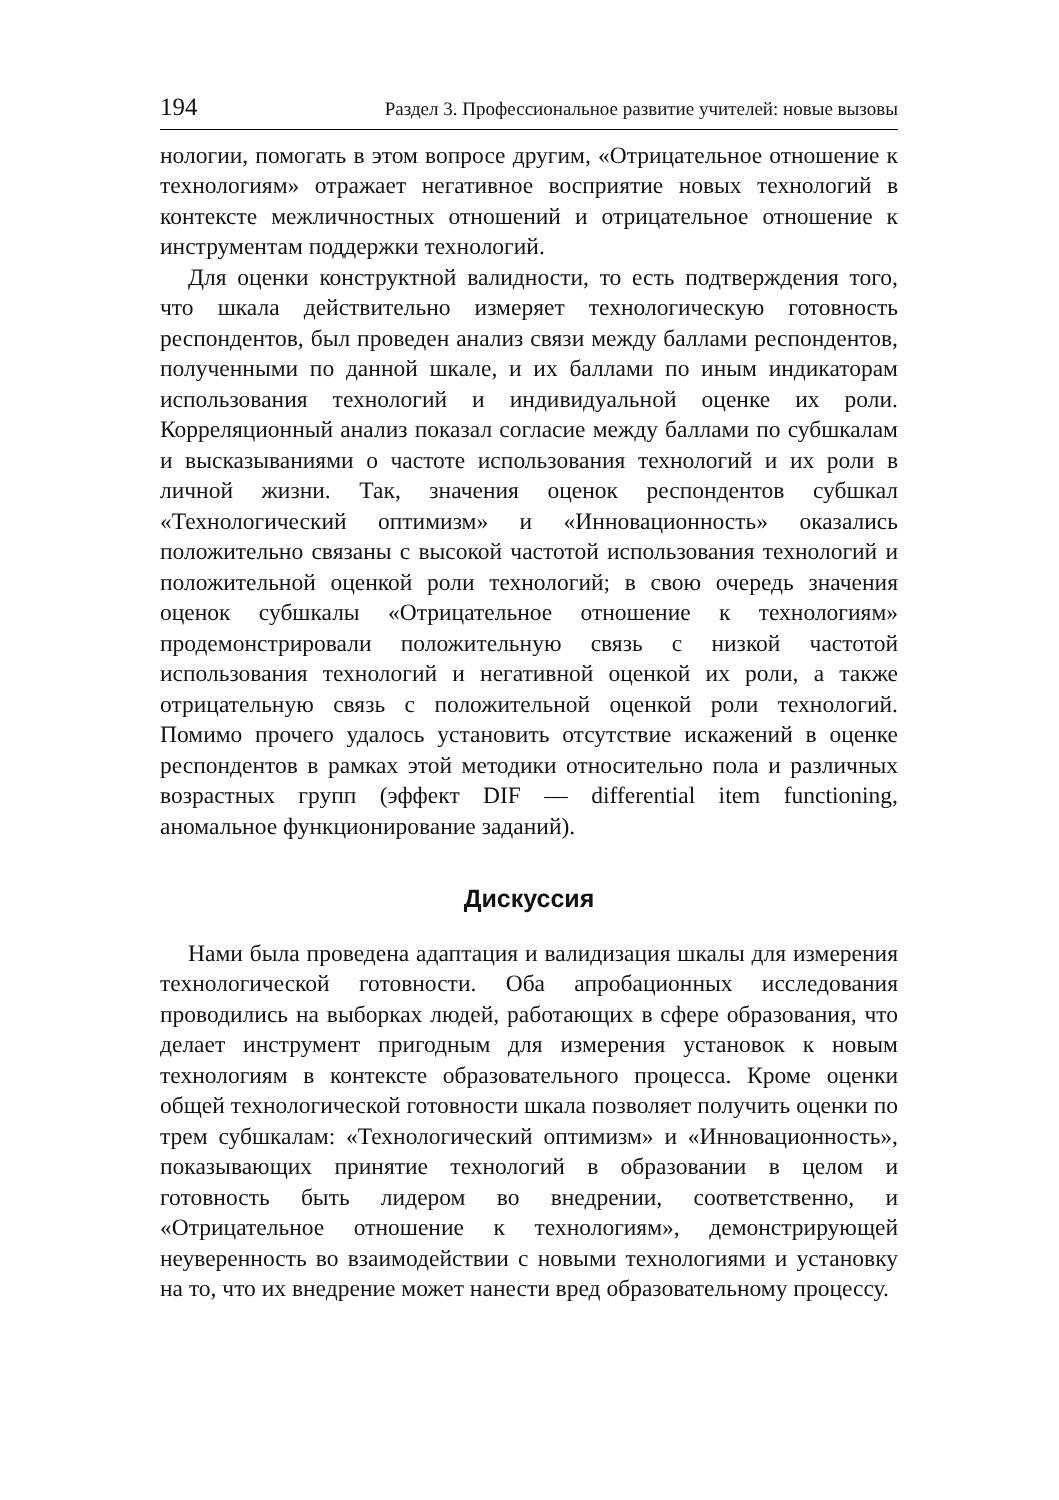194 Раздел 3. Профессиональное развитие учителей: новые вызовы
нологии, помогать в этом вопросе другим, «Отрицательное отношение к технологиям» отражает негативное восприятие новых технологий в контексте межличностных отношений и отрицательное отношение к инструментам поддержки технологий.
Для оценки конструктной валидности, то есть подтверждения того, что шкала действительно измеряет технологическую готовность респондентов, был проведен анализ связи между баллами респондентов, полученными по данной шкале, и их баллами по иным индикаторам использования технологий и индивидуальной оценке их роли. Корреляционный анализ показал согласие между баллами по субшкалам и высказываниями о частоте использования технологий и их роли в личной жизни. Так, значения оценок респондентов субшкал «Технологический оптимизм» и «Инновационность» оказались положительно связаны с высокой частотой использования технологий и положительной оценкой роли технологий; в свою очередь значения оценок субшкалы «Отрицательное отношение к технологиям» продемонстрировали положительную связь с низкой частотой использования технологий и негативной оценкой их роли, а также отрицательную связь с положительной оценкой роли технологий. Помимо прочего удалось установить отсутствие искажений в оценке респондентов в рамках этой методики относительно пола и различных возрастных групп (эффект DIF — differential item functioning, аномальное функционирование заданий).
Дискуссия
Нами была проведена адаптация и валидизация шкалы для измерения технологической готовности. Оба апробационных исследования проводились на выборках людей, работающих в сфере образования, что делает инструмент пригодным для измерения установок к новым технологиям в контексте образовательного процесса. Кроме оценки общей технологической готовности шкала позволяет получить оценки по трем субшкалам: «Технологический оптимизм» и «Инновационность», показывающих принятие технологий в образовании в целом и готовность быть лидером во внедрении, соответственно, и «Отрицательное отношение к технологиям», демонстрирующей неуверенность во взаимодействии с новыми технологиями и установку на то, что их внедрение может нанести вред образовательному процессу.